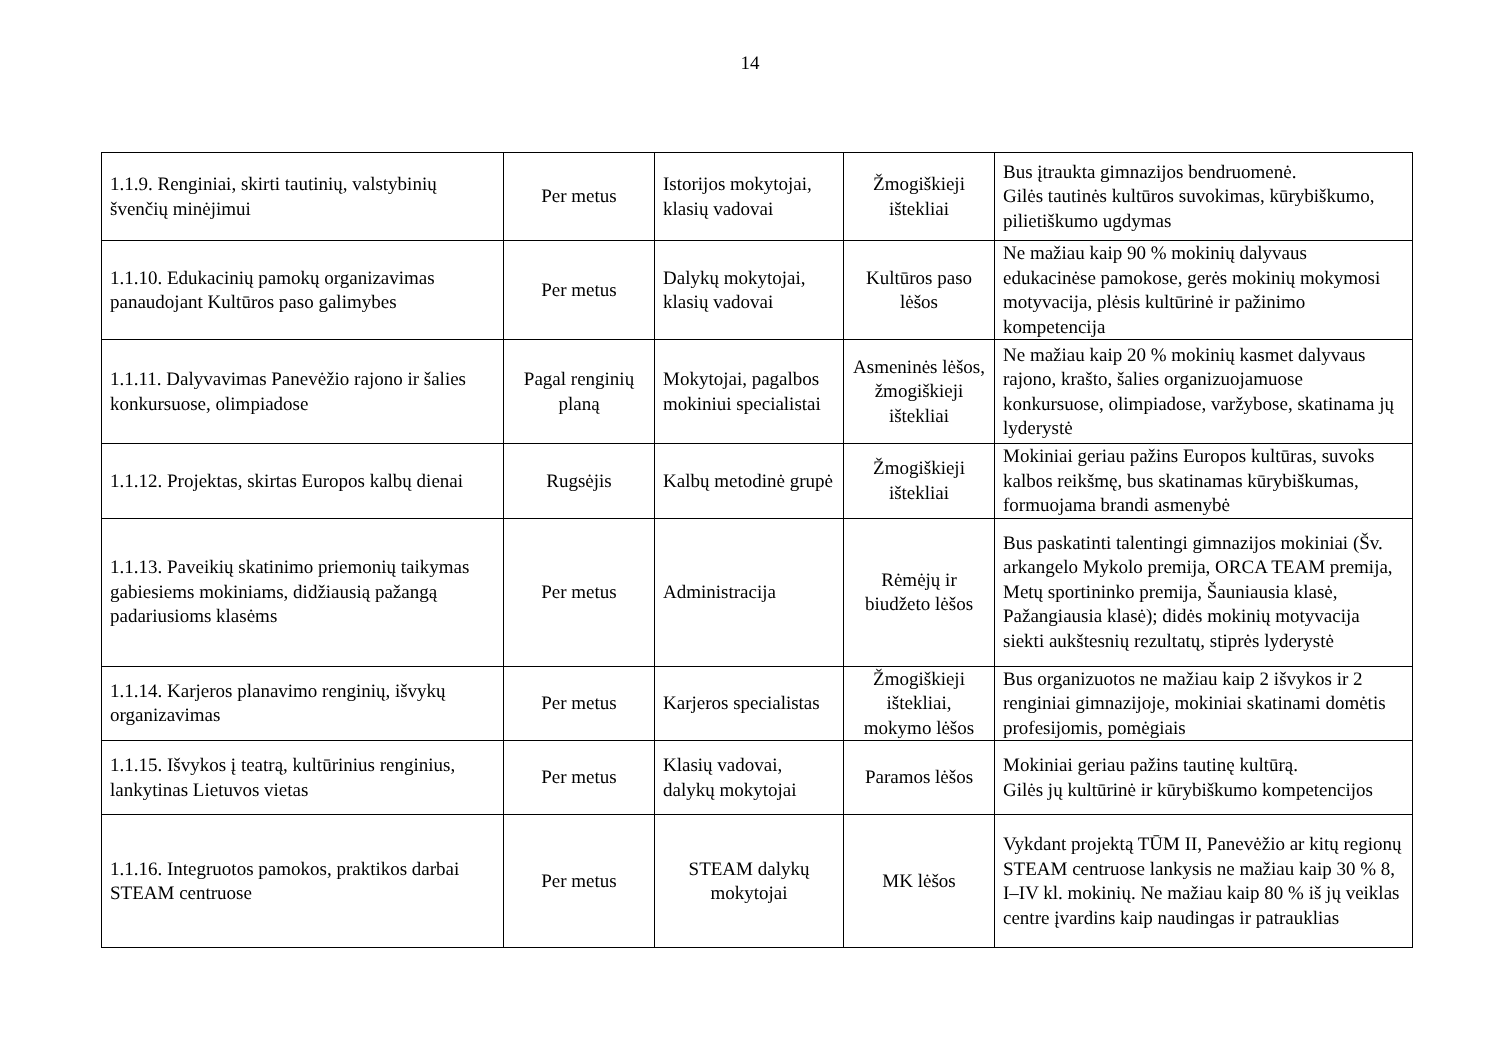14
| 1.1.9. Renginiai, skirti tautinių, valstybinių švenčių minėjimui | Per metus | Istorijos mokytojai, klasių vadovai | Žmogiškieji ištekliai | Bus įtraukta gimnazijos bendruomenė. Gilės tautinės kultūros suvokimas, kūrybiškumo, pilietiškumo ugdymas |
| 1.1.10. Edukacinių pamokų organizavimas panaudojant Kultūros paso galimybes | Per metus | Dalykų mokytojai, klasių vadovai | Kultūros paso lėšos | Ne mažiau kaip 90 % mokinių dalyvaus edukacinėse pamokose, gerės mokinių mokymosi motyvacija, plėsis kultūrinė ir pažinimo kompetencija |
| 1.1.11. Dalyvavimas Panevėžio rajono ir šalies konkursuose, olimpiadose | Pagal renginių planą | Mokytojai, pagalbos mokiniui specialistai | Asmeninės lėšos, žmogiškieji ištekliai | Ne mažiau kaip 20 % mokinių kasmet dalyvaus rajono, krašto, šalies organizuojamuose konkursuose, olimpiadose, varžybose, skatinama jų lyderystė |
| 1.1.12. Projektas, skirtas Europos kalbų dienai | Rugsėjis | Kalbų metodinė grupė | Žmogiškieji ištekliai | Mokiniai geriau pažins Europos kultūras, suvoks kalbos reikšmę, bus skatinamas kūrybiškumas, formuojama brandi asmenybė |
| 1.1.13. Paveikių skatinimo priemonių taikymas gabiesiems mokiniams, didžiausią pažangą padariusioms klasėms | Per metus | Administracija | Rėmėjų ir biudžeto lėšos | Bus paskatinti talentingi gimnazijos mokiniai (Šv. arkangelo Mykolo premija, ORCA TEAM premija, Metų sportininko premija, Šauniausia klasė, Pažangiausia klasė); didės mokinių motyvacija siekti aukštesnių rezultatų, stiprės lyderystė |
| 1.1.14. Karjeros planavimo renginių, išvykų organizavimas | Per metus | Karjeros specialistas | Žmogiškieji ištekliai, mokymo lėšos | Bus organizuotos ne mažiau kaip 2 išvykos ir 2 renginiai gimnazijoje, mokiniai skatinami domėtis profesijomis, pomėgiais |
| 1.1.15. Išvykos į teatrą, kultūrinius renginius, lankytinas Lietuvos vietas | Per metus | Klasių vadovai, dalykų mokytojai | Paramos lėšos | Mokiniai geriau pažins tautinę kultūrą. Gilės jų kultūrinė ir kūrybiškumo kompetencijos |
| 1.1.16. Integruotos pamokos, praktikos darbai STEAM centruose | Per metus | STEAM dalykų mokytojai | MK lėšos | Vykdant projektą TŪM II, Panevėžio ar kitų regionų STEAM centruose lankysis ne mažiau kaip 30 % 8, I–IV kl. mokinių. Ne mažiau kaip 80 % iš jų veiklas centre įvardins kaip naudingas ir patrauklias |